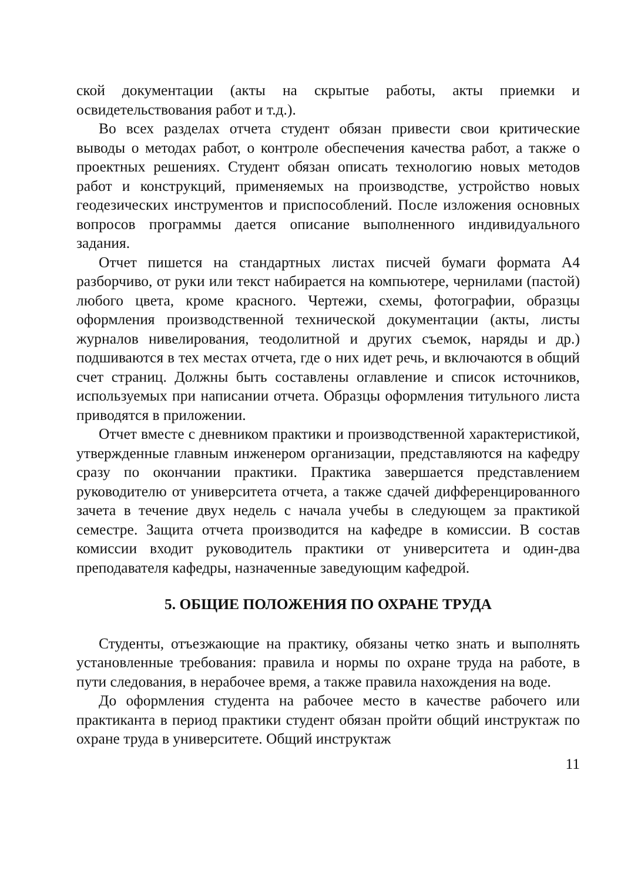ской документации (акты на скрытые работы, акты приемки и освидетельствования работ и т.д.).
Во всех разделах отчета студент обязан привести свои критические выводы о методах работ, о контроле обеспечения качества работ, а также о проектных решениях. Студент обязан описать технологию новых методов работ и конструкций, применяемых на производстве, устройство новых геодезических инструментов и приспособлений. После изложения основных вопросов программы дается описание выполненного индивидуального задания.
Отчет пишется на стандартных листах писчей бумаги формата А4 разборчиво, от руки или текст набирается на компьютере, чернилами (пастой) любого цвета, кроме красного. Чертежи, схемы, фотографии, образцы оформления производственной технической документации (акты, листы журналов нивелирования, теодолитной и других съемок, наряды и др.) подшиваются в тех местах отчета, где о них идет речь, и включаются в общий счет страниц. Должны быть составлены оглавление и список источников, используемых при написании отчета. Образцы оформления титульного листа приводятся в приложении.
Отчет вместе с дневником практики и производственной характеристикой, утвержденные главным инженером организации, представляются на кафедру сразу по окончании практики. Практика завершается представлением руководителю от университета отчета, а также сдачей дифференцированного зачета в течение двух недель с начала учебы в следующем за практикой семестре. Защита отчета производится на кафедре в комиссии. В состав комиссии входит руководитель практики от университета и один-два преподавателя кафедры, назначенные заведующим кафедрой.
5. ОБЩИЕ ПОЛОЖЕНИЯ ПО ОХРАНЕ ТРУДА
Студенты, отъезжающие на практику, обязаны четко знать и выполнять установленные требования: правила и нормы по охране труда на работе, в пути следования, в нерабочее время, а также правила нахождения на воде.
До оформления студента на рабочее место в качестве рабочего или практиканта в период практики студент обязан пройти общий инструктаж по охране труда в университете. Общий инструктаж
11